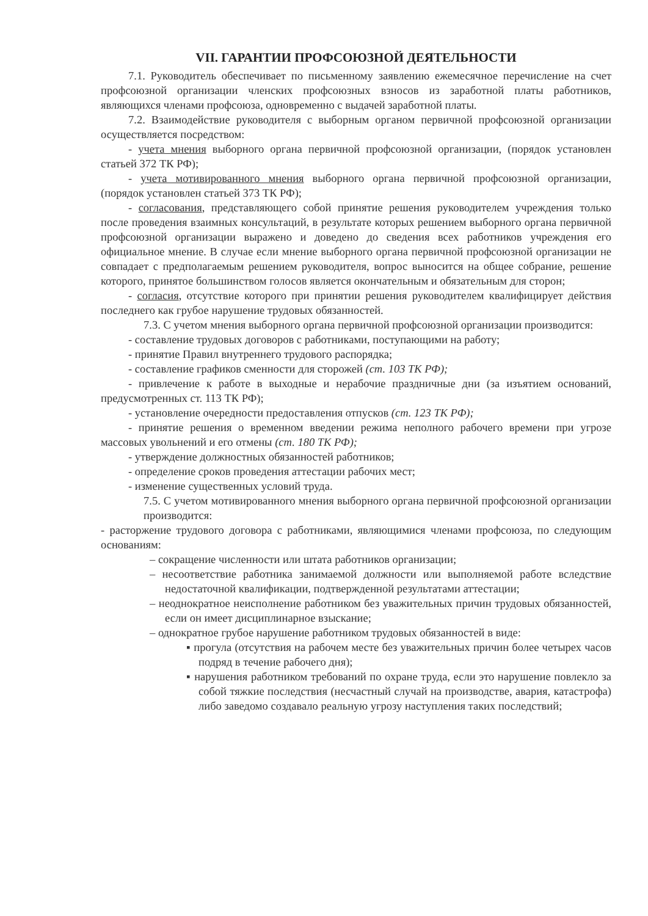VII. ГАРАНТИИ ПРОФСОЮЗНОЙ ДЕЯТЕЛЬНОСТИ
7.1. Руководитель обеспечивает по письменному заявлению ежемесячное перечисление на счет профсоюзной организации членских профсоюзных взносов из заработной платы работников, являющихся членами профсоюза, одновременно с выдачей заработной платы.
7.2. Взаимодействие руководителя с выборным органом первичной профсоюзной организации осуществляется посредством:
- учета мнения выборного органа первичной профсоюзной организации, (порядок установлен статьей 372 ТК РФ);
- учета мотивированного мнения выборного органа первичной профсоюзной организации, (порядок установлен статьей 373 ТК РФ);
- согласования, представляющего собой принятие решения руководителем учреждения только после проведения взаимных консультаций, в результате которых решением выборного органа первичной профсоюзной организации выражено и доведено до сведения всех работников учреждения его официальное мнение. В случае если мнение выборного органа первичной профсоюзной организации не совпадает с предполагаемым решением руководителя, вопрос выносится на общее собрание, решение которого, принятое большинством голосов является окончательным и обязательным для сторон;
- согласия, отсутствие которого при принятии решения руководителем квалифицирует действия последнего как грубое нарушение трудовых обязанностей.
7.3. С учетом мнения выборного органа первичной профсоюзной организации производится:
- составление трудовых договоров с работниками, поступающими на работу;
- принятие Правил внутреннего трудового распорядка;
- составление графиков сменности для сторожей (ст. 103 ТК РФ);
- привлечение к работе в выходные и нерабочие праздничные дни (за изъятием оснований, предусмотренных ст. 113 ТК РФ);
- установление очередности предоставления отпусков (ст. 123 ТК РФ);
- принятие решения о временном введении режима неполного рабочего времени при угрозе массовых увольнений и его отмены (ст. 180 ТК РФ);
- утверждение должностных обязанностей работников;
- определение сроков проведения аттестации рабочих мест;
- изменение существенных условий труда.
7.5. С учетом мотивированного мнения выборного органа первичной профсоюзной организации производится:
- расторжение трудового договора с работниками, являющимися членами профсоюза, по следующим основаниям:
– сокращение численности или штата работников организации;
– несоответствие работника занимаемой должности или выполняемой работе вследствие недостаточной квалификации, подтвержденной результатами аттестации;
– неоднократное неисполнение работником без уважительных причин трудовых обязанностей, если он имеет дисциплинарное взыскание;
– однократное грубое нарушение работником трудовых обязанностей в виде:
▪ прогула (отсутствия на рабочем месте без уважительных причин более четырех часов подряд в течение рабочего дня);
▪ нарушения работником требований по охране труда, если это нарушение повлекло за собой тяжкие последствия (несчастный случай на производстве, авария, катастрофа) либо заведомо создавало реальную угрозу наступления таких последствий;